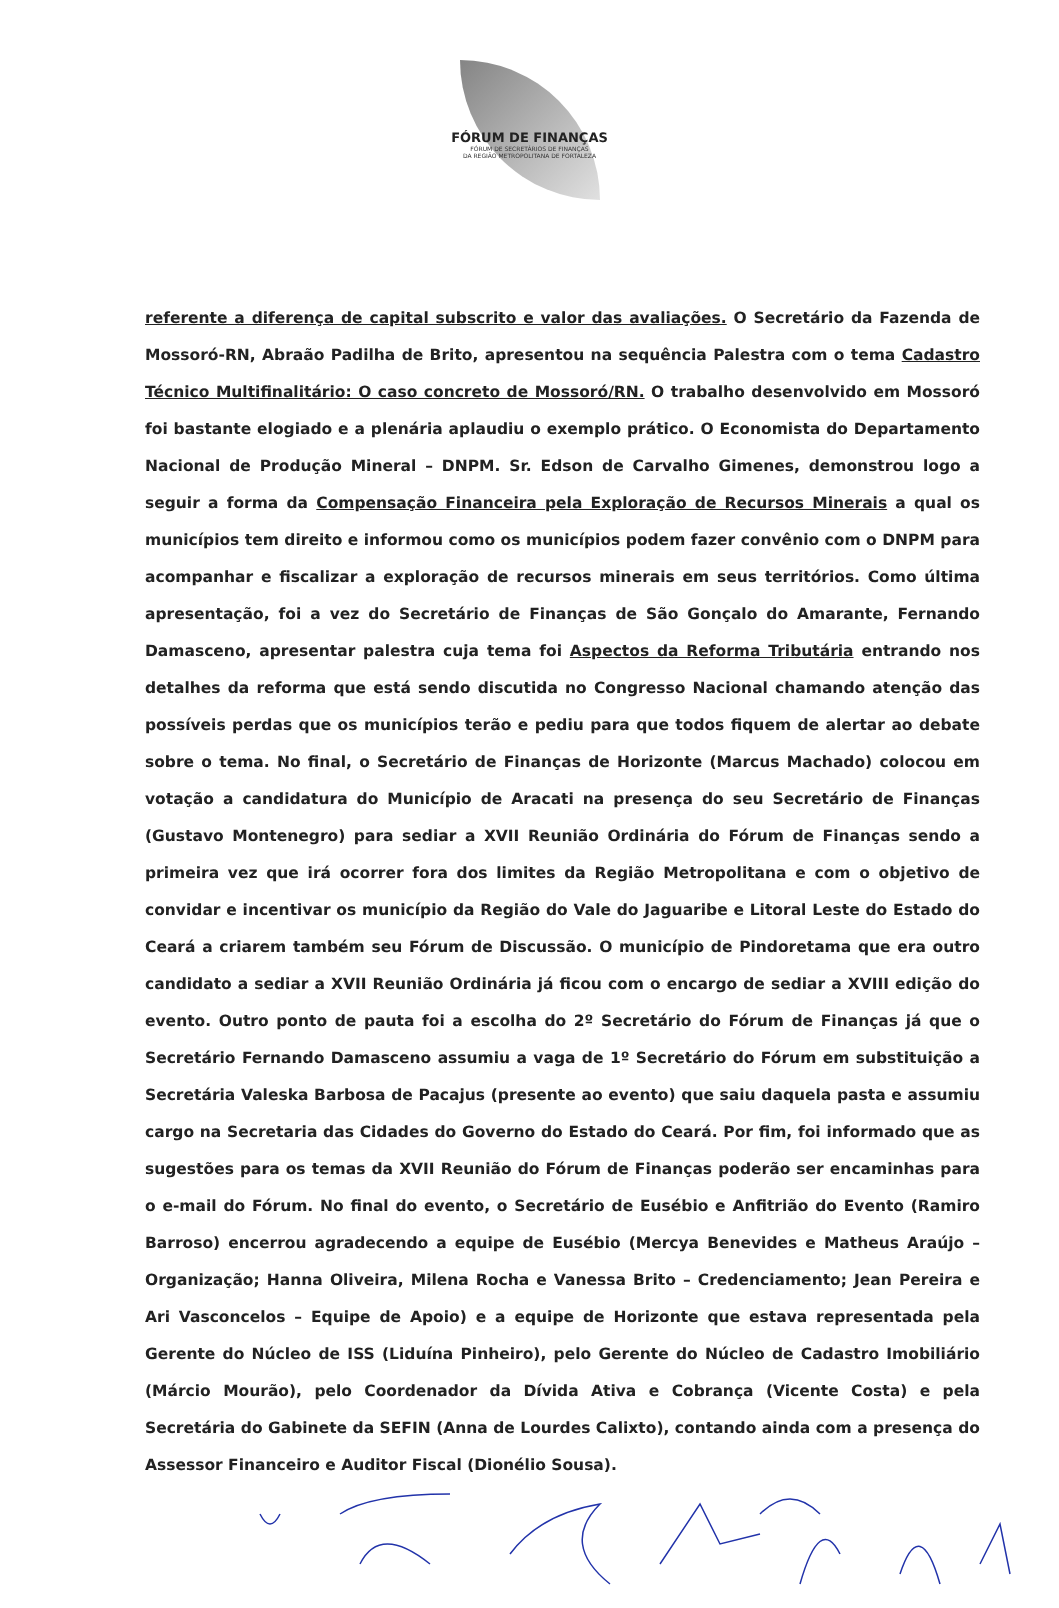FÓRUM DE FINANÇAS
FÓRUM DE SECRETÁRIOS DE FINANÇAS
DA REGIÃO METROPOLITANA DE FORTALEZA
referente a diferença de capital subscrito e valor das avaliações. O Secretário da Fazenda de Mossoró-RN, Abraão Padilha de Brito, apresentou na sequência Palestra com o tema Cadastro Técnico Multifinalitário: O caso concreto de Mossoró/RN. O trabalho desenvolvido em Mossoró foi bastante elogiado e a plenária aplaudiu o exemplo prático. O Economista do Departamento Nacional de Produção Mineral – DNPM. Sr. Edson de Carvalho Gimenes, demonstrou logo a seguir a forma da Compensação Financeira pela Exploração de Recursos Minerais a qual os municípios tem direito e informou como os municípios podem fazer convênio com o DNPM para acompanhar e fiscalizar a exploração de recursos minerais em seus territórios. Como última apresentação, foi a vez do Secretário de Finanças de São Gonçalo do Amarante, Fernando Damasceno, apresentar palestra cuja tema foi Aspectos da Reforma Tributária entrando nos detalhes da reforma que está sendo discutida no Congresso Nacional chamando atenção das possíveis perdas que os municípios terão e pediu para que todos fiquem de alertar ao debate sobre o tema. No final, o Secretário de Finanças de Horizonte (Marcus Machado) colocou em votação a candidatura do Município de Aracati na presença do seu Secretário de Finanças (Gustavo Montenegro) para sediar a XVII Reunião Ordinária do Fórum de Finanças sendo a primeira vez que irá ocorrer fora dos limites da Região Metropolitana e com o objetivo de convidar e incentivar os município da Região do Vale do Jaguaribe e Litoral Leste do Estado do Ceará a criarem também seu Fórum de Discussão. O município de Pindoretama que era outro candidato a sediar a XVII Reunião Ordinária já ficou com o encargo de sediar a XVIII edição do evento. Outro ponto de pauta foi a escolha do 2º Secretário do Fórum de Finanças já que o Secretário Fernando Damasceno assumiu a vaga de 1º Secretário do Fórum em substituição a Secretária Valeska Barbosa de Pacajus (presente ao evento) que saiu daquela pasta e assumiu cargo na Secretaria das Cidades do Governo do Estado do Ceará. Por fim, foi informado que as sugestões para os temas da XVII Reunião do Fórum de Finanças poderão ser encaminhas para o e-mail do Fórum. No final do evento, o Secretário de Eusébio e Anfitrião do Evento (Ramiro Barroso) encerrou agradecendo a equipe de Eusébio (Mercya Benevides e Matheus Araújo – Organização; Hanna Oliveira, Milena Rocha e Vanessa Brito – Credenciamento; Jean Pereira e Ari Vasconcelos – Equipe de Apoio) e a equipe de Horizonte que estava representada pela Gerente do Núcleo de ISS (Liduína Pinheiro), pelo Gerente do Núcleo de Cadastro Imobiliário (Márcio Mourão), pelo Coordenador da Dívida Ativa e Cobrança (Vicente Costa) e pela Secretária do Gabinete da SEFIN (Anna de Lourdes Calixto), contando ainda com a presença do Assessor Financeiro e Auditor Fiscal (Dionélio Sousa).